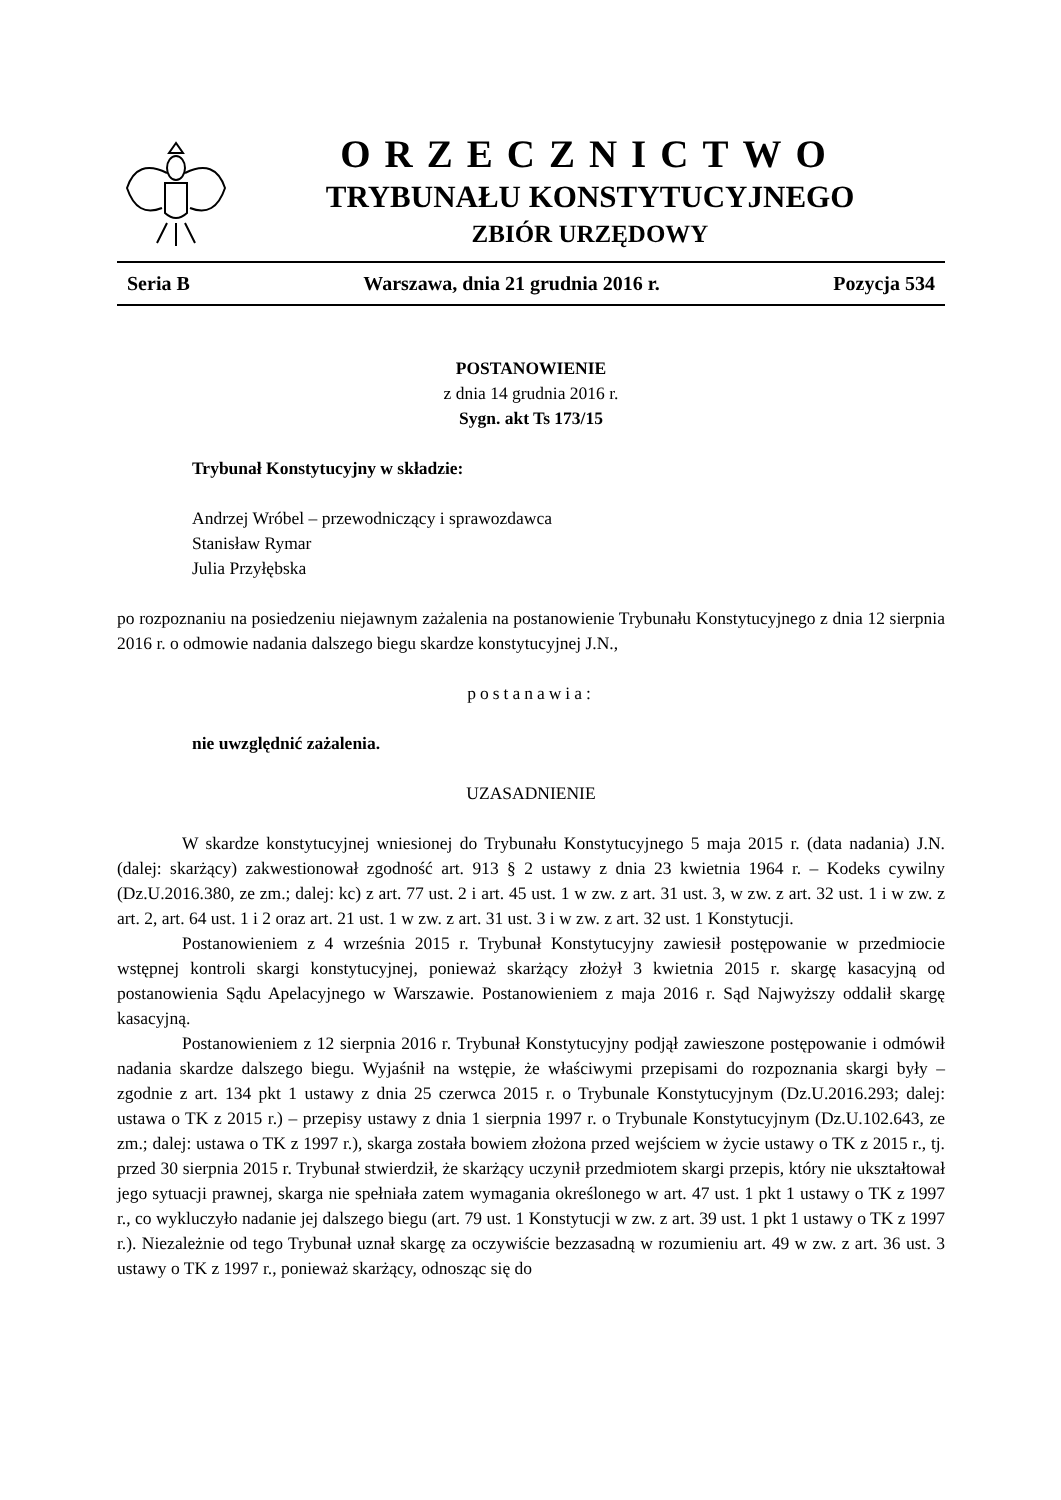ORZECZNICTWO
TRYBUNAŁU KONSTYTUCYJNEGO
ZBIÓR URZĘDOWY
Seria B Warszawa, dnia 21 grudnia 2016 r. Pozycja 534
POSTANOWIENIE
z dnia 14 grudnia 2016 r.
Sygn. akt Ts 173/15
Trybunał Konstytucyjny w składzie:
Andrzej Wróbel – przewodniczący i sprawozdawca
Stanisław Rymar
Julia Przyłębska
po rozpoznaniu na posiedzeniu niejawnym zażalenia na postanowienie Trybunału Konstytucyjnego z dnia 12 sierpnia 2016 r. o odmowie nadania dalszego biegu skardze konstytucyjnej J.N.,
postanawia:
nie uwzględnić zażalenia.
UZASADNIENIE
W skardze konstytucyjnej wniesionej do Trybunału Konstytucyjnego 5 maja 2015 r. (data nadania) J.N. (dalej: skarżący) zakwestionował zgodność art. 913 § 2 ustawy z dnia 23 kwietnia 1964 r. – Kodeks cywilny (Dz.U.2016.380, ze zm.; dalej: kc) z art. 77 ust. 2 i art. 45 ust. 1 w zw. z art. 31 ust. 3, w zw. z art. 32 ust. 1 i w zw. z art. 2, art. 64 ust. 1 i 2 oraz art. 21 ust. 1 w zw. z art. 31 ust. 3 i w zw. z art. 32 ust. 1 Konstytucji.
Postanowieniem z 4 września 2015 r. Trybunał Konstytucyjny zawiesił postępowanie w przedmiocie wstępnej kontroli skargi konstytucyjnej, ponieważ skarżący złożył 3 kwietnia 2015 r. skargę kasacyjną od postanowienia Sądu Apelacyjnego w Warszawie. Postanowieniem z maja 2016 r. Sąd Najwyższy oddalił skargę kasacyjną.
Postanowieniem z 12 sierpnia 2016 r. Trybunał Konstytucyjny podjął zawieszone postępowanie i odmówił nadania skardze dalszego biegu. Wyjaśnił na wstępie, że właściwymi przepisami do rozpoznania skargi były – zgodnie z art. 134 pkt 1 ustawy z dnia 25 czerwca 2015 r. o Trybunale Konstytucyjnym (Dz.U.2016.293; dalej: ustawa o TK z 2015 r.) – przepisy ustawy z dnia 1 sierpnia 1997 r. o Trybunale Konstytucyjnym (Dz.U.102.643, ze zm.; dalej: ustawa o TK z 1997 r.), skarga została bowiem złożona przed wejściem w życie ustawy o TK z 2015 r., tj. przed 30 sierpnia 2015 r. Trybunał stwierdził, że skarżący uczynił przedmiotem skargi przepis, który nie ukształtował jego sytuacji prawnej, skarga nie spełniała zatem wymagania określonego w art. 47 ust. 1 pkt 1 ustawy o TK z 1997 r., co wykluczyło nadanie jej dalszego biegu (art. 79 ust. 1 Konstytucji w zw. z art. 39 ust. 1 pkt 1 ustawy o TK z 1997 r.). Niezależnie od tego Trybunał uznał skargę za oczywiście bezzasadną w rozumieniu art. 49 w zw. z art. 36 ust. 3 ustawy o TK z 1997 r., ponieważ skarżący, odnosząc się do